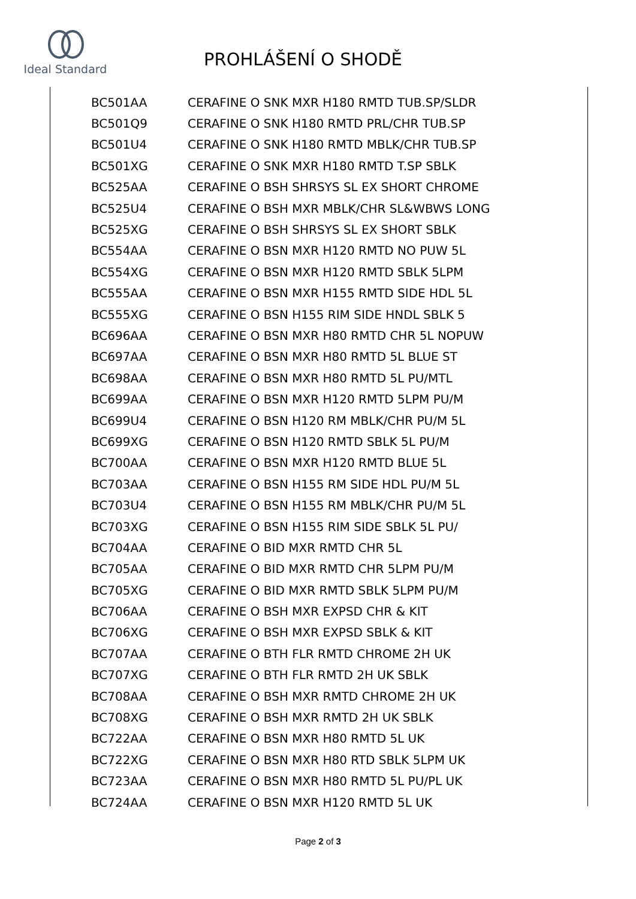Ideal Standard
PROHLÁŠENÍ O SHODĚ
| BC501AA | CERAFINE O SNK MXR H180 RMTD TUB.SP/SLDR |
| BC501Q9 | CERAFINE O SNK H180 RMTD PRL/CHR TUB.SP |
| BC501U4 | CERAFINE O SNK H180 RMTD MBLK/CHR TUB.SP |
| BC501XG | CERAFINE O SNK MXR H180 RMTD T.SP SBLK |
| BC525AA | CERAFINE O BSH SHRSYS SL EX SHORT CHROME |
| BC525U4 | CERAFINE O BSH MXR MBLK/CHR SL&WBWS LONG |
| BC525XG | CERAFINE O BSH SHRSYS SL EX SHORT SBLK |
| BC554AA | CERAFINE O BSN MXR H120 RMTD NO PUW 5L |
| BC554XG | CERAFINE O BSN MXR H120 RMTD SBLK 5LPM |
| BC555AA | CERAFINE O BSN MXR H155 RMTD SIDE HDL 5L |
| BC555XG | CERAFINE O BSN H155 RIM SIDE HNDL SBLK 5 |
| BC696AA | CERAFINE O BSN MXR H80 RMTD CHR 5L NOPUW |
| BC697AA | CERAFINE O BSN MXR H80 RMTD 5L BLUE ST |
| BC698AA | CERAFINE O BSN MXR H80 RMTD 5L PU/MTL |
| BC699AA | CERAFINE O BSN MXR H120 RMTD 5LPM PU/M |
| BC699U4 | CERAFINE O BSN H120 RM MBLK/CHR PU/M 5L |
| BC699XG | CERAFINE O BSN H120 RMTD SBLK 5L PU/M |
| BC700AA | CERAFINE O BSN MXR H120 RMTD BLUE 5L |
| BC703AA | CERAFINE O BSN H155 RM SIDE HDL PU/M 5L |
| BC703U4 | CERAFINE O BSN H155 RM MBLK/CHR PU/M 5L |
| BC703XG | CERAFINE O BSN H155 RIM SIDE SBLK 5L PU/ |
| BC704AA | CERAFINE O BID MXR RMTD CHR 5L |
| BC705AA | CERAFINE O BID MXR RMTD CHR 5LPM PU/M |
| BC705XG | CERAFINE O BID MXR RMTD SBLK 5LPM PU/M |
| BC706AA | CERAFINE O BSH MXR EXPSD CHR & KIT |
| BC706XG | CERAFINE O BSH MXR EXPSD SBLK & KIT |
| BC707AA | CERAFINE O BTH FLR RMTD CHROME 2H UK |
| BC707XG | CERAFINE O BTH FLR RMTD 2H UK SBLK |
| BC708AA | CERAFINE O BSH MXR RMTD CHROME 2H UK |
| BC708XG | CERAFINE O BSH MXR RMTD 2H UK SBLK |
| BC722AA | CERAFINE O BSN MXR H80 RMTD 5L UK |
| BC722XG | CERAFINE O BSN MXR H80 RTD SBLK 5LPM UK |
| BC723AA | CERAFINE O BSN MXR H80 RMTD 5L PU/PL UK |
| BC724AA | CERAFINE O BSN MXR H120 RMTD 5L UK |
Page 2 of 3